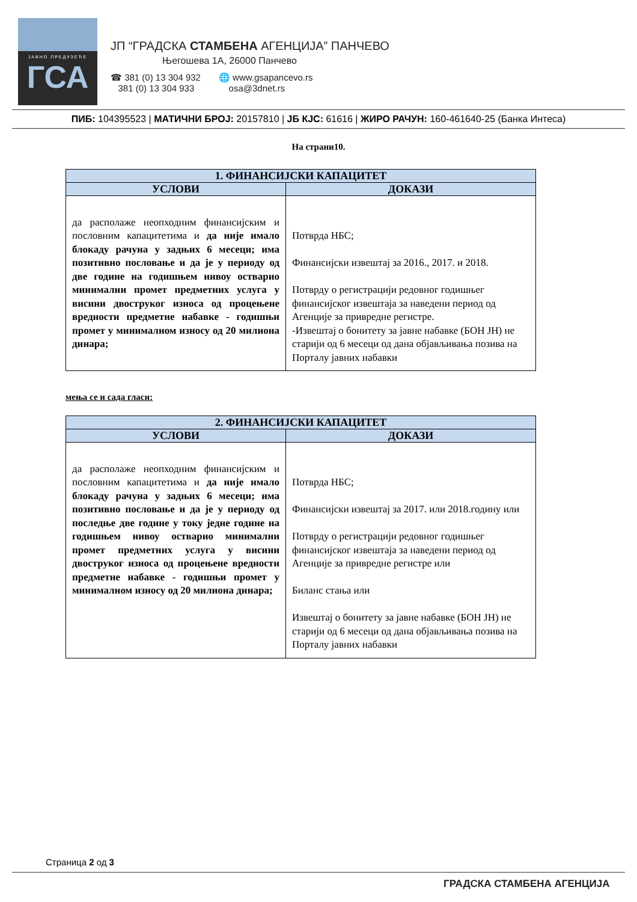ЈАВНО ПРЕДУЗЕЋЕ
ГСА
ЈП “ГРАДСКА СТАМБЕНА АГЕНЦИЈА” ПАНЧЕВО
Његошева 1А, 26000 Панчево
☎ 381 (0) 13 304 932
381 (0) 13 304 933
🌐 www.gsapancevo.rs
osa@3dnet.rs
ПИБ: 104395523 | МАТИЧНИ БРОЈ: 20157810 | ЈБ КЈС: 61616 | ЖИРО РАЧУН: 160-461640-25 (Банка Интеса)
На страни10.
| 1. ФИНАНСИЈСКИ КАПАЦИТЕТ | |
| --- | --- |
| УСЛОВИ | ДОКАЗИ |
| да располаже неопходним финансијским и пословним капацитетима и да није имало блокаду рачуна у задњих 6 месеци; има позитивно пословање и да је у периоду од две године на годишњем нивоу остварио минимални промет предметних услуга у висини двоструког износа од процењене вредности предметне набавке - годишњи промет у минималном износу од 20 милиона динара; | Потврда НБС; Финансијски извештај за 2016., 2017. и 2018. Потврду о регистрацији редовног годишњег финансијског извештаја за наведени период од Агенције за привредне регистре. -Извештај о бонитету за јавне набавке (БОН ЈН) не старији од 6 месеци од дана објављивања позива на Порталу јавних набавки |
мења се и сада гласи:
| 2. ФИНАНСИЈСКИ КАПАЦИТЕТ | |
| --- | --- |
| УСЛОВИ | ДОКАЗИ |
| да располаже неопходним финансијским и пословним капацитетима и да није имало блокаду рачуна у задњих 6 месеци; има позитивно пословање и да је у периоду од последње две године у току једне године на годишњем нивоу остварио минимални промет предметних услуга у висини двоструког износа од процењене вредности предметне набавке - годишњи промет у минималном износу од 20 милиона динара; | Потврда НБС; Финансијски извештај за 2017. или 2018.годину или Потврду о регистрацији редовног годишњег финансијског извештаја за наведени период од Агенције за привредне регистре или Биланс стања или Извештај о бонитету за јавне набавке (БОН ЈН) не старији од 6 месеци од дана објављивања позива на Порталу јавних набавки |
Страница 2 од 3
ГРАДСКА СТАМБЕНА АГЕНЦИЈА